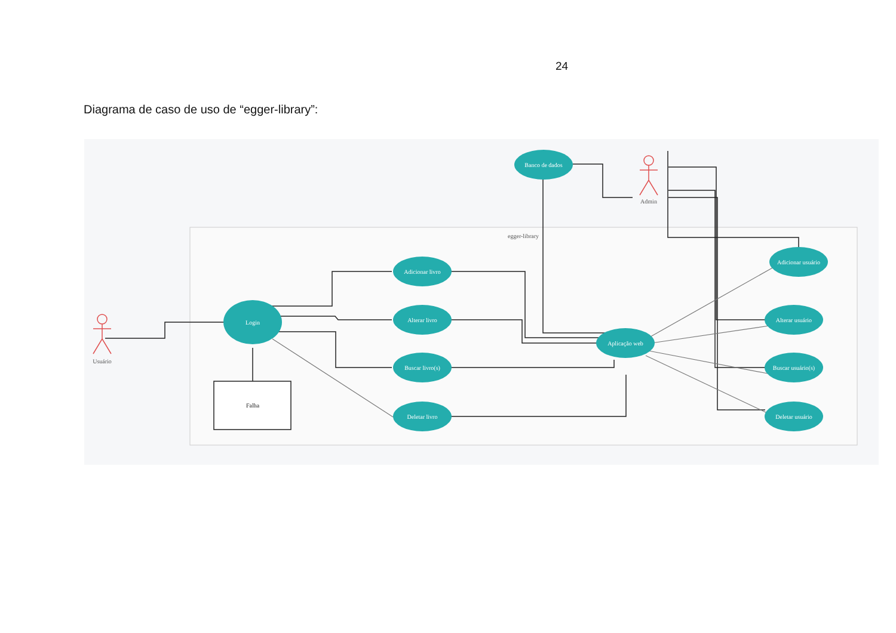24
Diagrama de caso de uso de “egger-library”:
egger-library
Banco de dados
Adicionar livro
Alterar livro
Buscar livro(s)
Deletar livro
Login
Aplicação web
Adicionar usuário
Alterar usuário
Buscar usuário(s)
Deletar usuário
Falha
Usuário
Admin